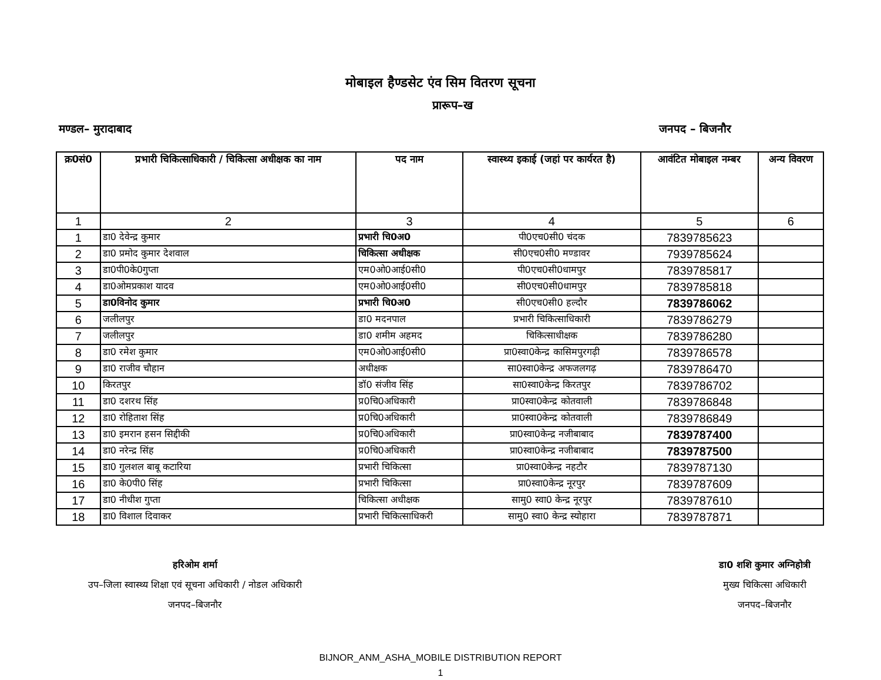मोबाइल हैण्डसेट एंव सिम वितरण सूचना
प्रारूप–ख
मण्डल– मुरादाबाद जनपद – बिजनौर
| क्र0सं0 | प्रभारी चिकित्साधिकारी / चिकित्सा अधीक्षक का नाम | पद नाम | स्वास्थ्य इकाई (जहां पर कार्यरत है) | आवंटित मोबाइल नम्बर | अन्य विवरण |
| --- | --- | --- | --- | --- | --- |
| 1 | 2 | 3 | 4 | 5 | 6 |
| 1 | डा0 देवेन्द्र कुमार | प्रभारी चि0अ0 | पी0एच0सी0 चंदक | 7839785623 | |
| 2 | डा0 प्रमोद कुमार देशवाल | चिकित्सा अधीक्षक | सी0एच0सी0 मण्डावर | 7939785624 | |
| 3 | डा0पी0के0गुप्ता | एम0ओ0आई0सी0 | पी0एच0सी0धामपुर | 7839785817 | |
| 4 | डा0ओमप्रकाश यादव | एम0ओ0आई0सी0 | सी0एच0सी0धामपुर | 7839785818 | |
| 5 | डा0विनोद कुमार | प्रभारी चि0अ0 | सी0एच0सी0 हल्दौर | 7839786062 | |
| 6 | जलीलपुर | डा0 मदनपाल | प्रभारी चिकित्साधिकारी | 7839786279 | |
| 7 | जलीलपुर | डा0 शमीम अहमद | चिकित्साधीक्षक | 7839786280 | |
| 8 | डा0 रमेश कुमार | एम0ओ0आई0सी0 | प्रा0स्वा0केन्द्र कासिमपुरगढ़ी | 7839786578 | |
| 9 | डा0 राजीव चौहान | अधीक्षक | सा0स्वा0केन्द्र अफजलगढ़ | 7839786470 | |
| 10 | किरतपुर | डॉ0 संजीव सिंह | सा0स्वा0केन्द्र किरतपुर | 7839786702 | |
| 11 | डा0 दशरथ सिंह | प्र0चि0अधिकारी | प्रा0स्वा0केन्द्र कोतवाली | 7839786848 | |
| 12 | डा0 रोहिताश सिंह | प्र0चि0अधिकारी | प्रा0स्वा0केन्द्र कोतवाली | 7839786849 | |
| 13 | डा0 इमरान हसन सिद्दीकी | प्र0चि0अधिकारी | प्रा0स्वा0केन्द्र नजीबाबाद | 7839787400 | |
| 14 | डा0 नरेन्द्र सिंह | प्र0चि0अधिकारी | प्रा0स्वा0केन्द्र नजीबाबाद | 7839787500 | |
| 15 | डा0 गुलशल बाबू कटारिया | प्रभारी चिकित्सा | प्रा0स्वा0केन्द्र नहटौर | 7839787130 | |
| 16 | डा0 के0पी0 सिंह | प्रभारी चिकित्सा | प्रा0स्वा0केन्द्र नूरपुर | 7839787609 | |
| 17 | डा0 नीधीश गुप्ता | चिकित्सा अधीक्षक | सामु0 स्वा0 केन्द्र नूरपुर | 7839787610 | |
| 18 | डा0 विशाल दिवाकर | प्रभारी चिकित्साधिकरी | सामु0 स्वा0 केन्द्र स्योहारा | 7839787871 | |
हरिओम शर्मा
उप–जिला स्वास्थ्य शिक्षा एवं सूचना अधिकारी / नोडल अधिकारी
जनपद–बिजनौर
डा0 शशि कुमार अग्निहोत्री
मुख्य चिकित्सा अधिकारी
जनपद–बिजनौर
BIJNOR_ANM_ASHA_MOBILE DISTRIBUTION REPORT
1